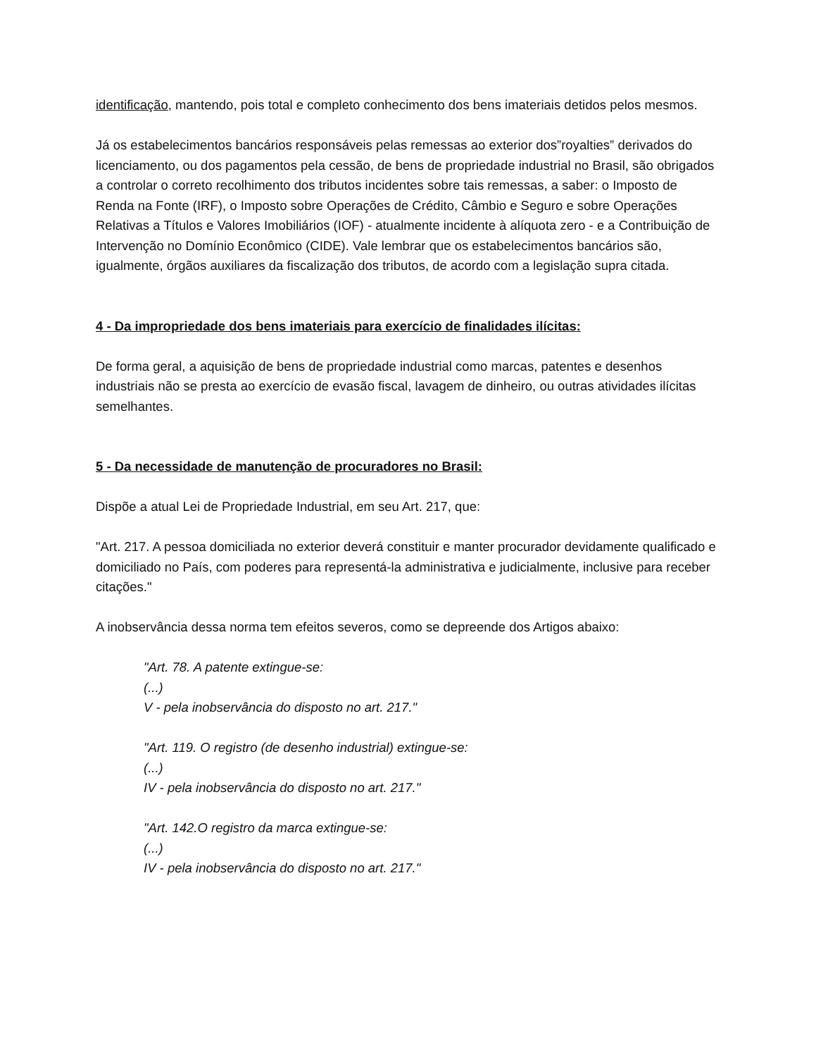identificação, mantendo, pois total e completo conhecimento dos bens imateriais detidos pelos mesmos.
Já os estabelecimentos bancários responsáveis pelas remessas ao exterior dos”royalties” derivados do licenciamento, ou dos pagamentos pela cessão, de bens de propriedade industrial no Brasil, são obrigados a controlar o correto recolhimento dos tributos incidentes sobre tais remessas, a saber: o Imposto de Renda na Fonte (IRF), o Imposto sobre Operações de Crédito, Câmbio e Seguro e sobre Operações Relativas a Títulos e Valores Imobiliários (IOF) - atualmente incidente à alíquota zero - e a Contribuição de Intervenção no Domínio Econômico (CIDE). Vale lembrar que os estabelecimentos bancários são, igualmente, órgãos auxiliares da fiscalização dos tributos, de acordo com a legislação supra citada.
4 - Da impropriedade dos bens imateriais para exercício de finalidades ilícitas:
De forma geral, a aquisição de bens de propriedade industrial como marcas, patentes e desenhos industriais não se presta ao exercício de evasão fiscal, lavagem de dinheiro, ou outras atividades ilícitas semelhantes.
5 - Da necessidade de manutenção de procuradores no Brasil:
Dispõe a atual Lei de Propriedade Industrial, em seu Art. 217, que:
"Art. 217. A pessoa domiciliada no exterior deverá constituir e manter procurador devidamente qualificado e domiciliado no País, com poderes para representá-la administrativa e judicialmente, inclusive para receber citações."
A inobservância dessa norma tem efeitos severos, como se depreende dos Artigos abaixo:
"Art. 78. A patente extingue-se:
(...)
V - pela inobservância do disposto no art. 217."
"Art. 119. O registro (de desenho industrial) extingue-se:
(...)
IV - pela inobservância do disposto no art. 217."
"Art. 142.O registro da marca extingue-se:
(...)
IV - pela inobservância do disposto no art. 217."